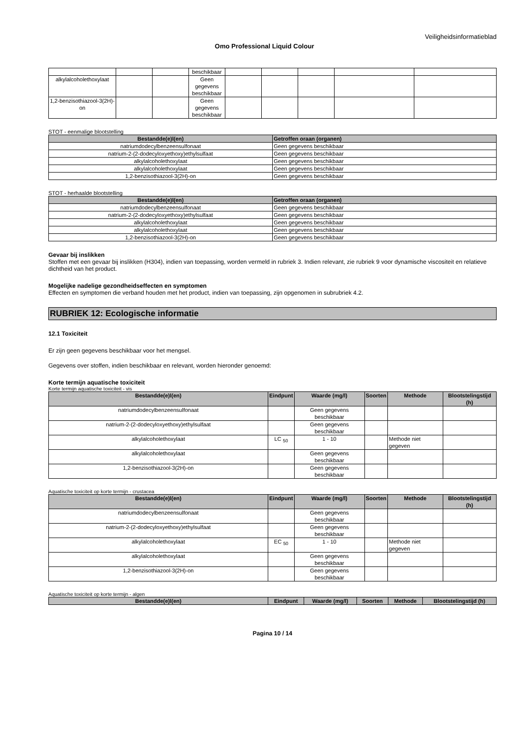Veiligheidsinformatieblad
Omo Professional Liquid Colour
| | | | beschikbaar | | | | | |
| alkylalcoholethoxylaat | | | Geen gegevens beschikbaar | | | | | |
| 1,2-benzisothiazool-3(2H)-on | | | Geen gegevens beschikbaar | | | | | |
STOT - eenmalige blootstelling
| Bestandde(e)l(en) | Getroffen oraan (organen) |
| --- | --- |
| natriumdodecylbenzeensulfonaat | Geen gegevens beschikbaar |
| natrium-2-(2-dodecyloxyethoxy)ethylsulfaat | Geen gegevens beschikbaar |
| alkylalcoholethoxylaat | Geen gegevens beschikbaar |
| alkylalcoholethoxylaat | Geen gegevens beschikbaar |
| 1,2-benzisothiazool-3(2H)-on | Geen gegevens beschikbaar |
STOT - herhaalde blootstelling
| Bestandde(e)l(en) | Getroffen oraan (organen) |
| --- | --- |
| natriumdodecylbenzeensulfonaat | Geen gegevens beschikbaar |
| natrium-2-(2-dodecyloxyethoxy)ethylsulfaat | Geen gegevens beschikbaar |
| alkylalcoholethoxylaat | Geen gegevens beschikbaar |
| alkylalcoholethoxylaat | Geen gegevens beschikbaar |
| 1,2-benzisothiazool-3(2H)-on | Geen gegevens beschikbaar |
Gevaar bij inslikken
Stoffen met een gevaar bij inslikken (H304), indien van toepassing, worden vermeld in rubriek 3. Indien relevant, zie rubriek 9 voor dynamische viscositeit en relatieve dichtheid van het product.
Mogelijke nadelige gezondheidseffecten en symptomen
Effecten en symptomen die verband houden met het product, indien van toepassing, zijn opgenomen in subrubriek 4.2.
RUBRIEK 12: Ecologische informatie
12.1 Toxiciteit
Er zijn geen gegevens beschikbaar voor het mengsel.
Gegevens over stoffen, indien beschikbaar en relevant, worden hieronder genoemd:
Korte termijn aquatische toxiciteit
Korte termijn aquatische toxiciteit - vis
| Bestandde(e)l(en) | Eindpunt | Waarde (mg/l) | Soorten | Methode | Blootstelingstijd (h) |
| --- | --- | --- | --- | --- | --- |
| natriumdodecylbenzeensulfonaat | | Geen gegevens beschikbaar | | | |
| natrium-2-(2-dodecyloxyethoxy)ethylsulfaat | | Geen gegevens beschikbaar | | | |
| alkylalcoholethoxylaat | LC <sub>50</sub> | 1 - 10 | | Methode niet gegeven | |
| alkylalcoholethoxylaat | | Geen gegevens beschikbaar | | | |
| 1,2-benzisothiazool-3(2H)-on | | Geen gegevens beschikbaar | | | |
Aquatische toxiciteit op korte termijn - crustacea
| Bestandde(e)l(en) | Eindpunt | Waarde (mg/l) | Soorten | Methode | Blootstelingstijd (h) |
| --- | --- | --- | --- | --- | --- |
| natriumdodecylbenzeensulfonaat | | Geen gegevens beschikbaar | | | |
| natrium-2-(2-dodecyloxyethoxy)ethylsulfaat | | Geen gegevens beschikbaar | | | |
| alkylalcoholethoxylaat | EC <sub>50</sub> | 1 - 10 | | Methode niet gegeven | |
| alkylalcoholethoxylaat | | Geen gegevens beschikbaar | | | |
| 1,2-benzisothiazool-3(2H)-on | | Geen gegevens beschikbaar | | | |
Aquatische toxiciteit op korte termijn - algen
| Bestandde(e)l(en) | Eindpunt | Waarde (mg/l) | Soorten | Methode | Blootstelingstijd (h) |
| --- | --- | --- | --- | --- | --- |
Pagina 10 / 14